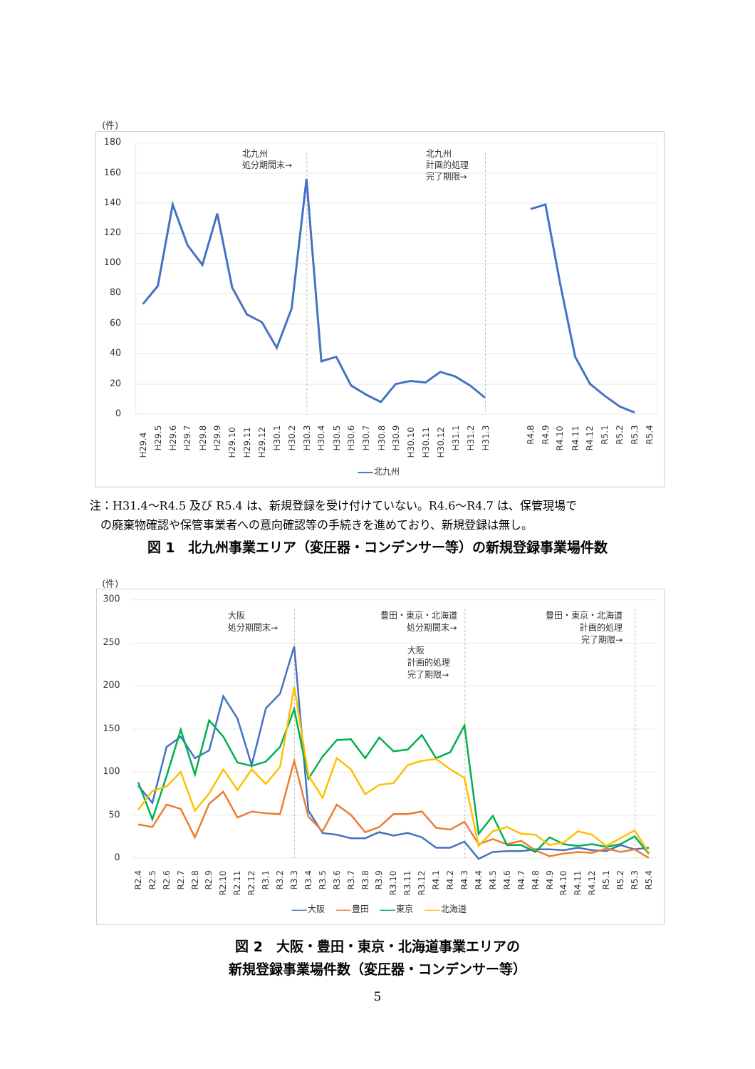(件)
180
160
140
120
100
80
60
40
20
0
北九州
処分期間末→
北九州
計画的処理
完了期限→
H29.4
H29.5
H29.6
H29.7
H29.8
H29.9
H29.10
H29.11
H29.12
H30.1
H30.2
H30.3
H30.4
H30.5
H30.6
H30.7
H30.8
H30.9
H30.10
H30.11
H30.12
H31.1
H31.2
H31.3
R4.8
R4.9
R4.10
R4.11
R4.12
R5.1
R5.2
R5.3
R5.4
北九州
注：H31.4～R4.5 及び R5.4 は、新規登録を受け付けていない。R4.6～R4.7 は、保管現場で
の廃棄物確認や保管事業者への意向確認等の手続きを進めており、新規登録は無し。
図 1　北九州事業エリア（変圧器・コンデンサー等）の新規登録事業場件数
(件)
300
250
200
150
100
50
0
大阪
処分期間末→
豊田・東京・北海道
処分期間末→
大阪
計画的処理
完了期限→
豊田・東京・北海道
計画的処理
完了期限→
R2.4
R2.5
R2.6
R2.7
R2.8
R2.9
R2.10
R2.11
R2.12
R3.1
R3.2
R3.3
R3.4
R3.5
R3.6
R3.7
R3.8
R3.9
R3.10
R3.11
R3.12
R4.1
R4.2
R4.3
R4.4
R4.5
R4.6
R4.7
R4.8
R4.9
R4.10
R4.11
R4.12
R5.1
R5.2
R5.3
R5.4
大阪
豊田
東京
北海道
図 2　大阪・豊田・東京・北海道事業エリアの
新規登録事業場件数（変圧器・コンデンサー等）
5